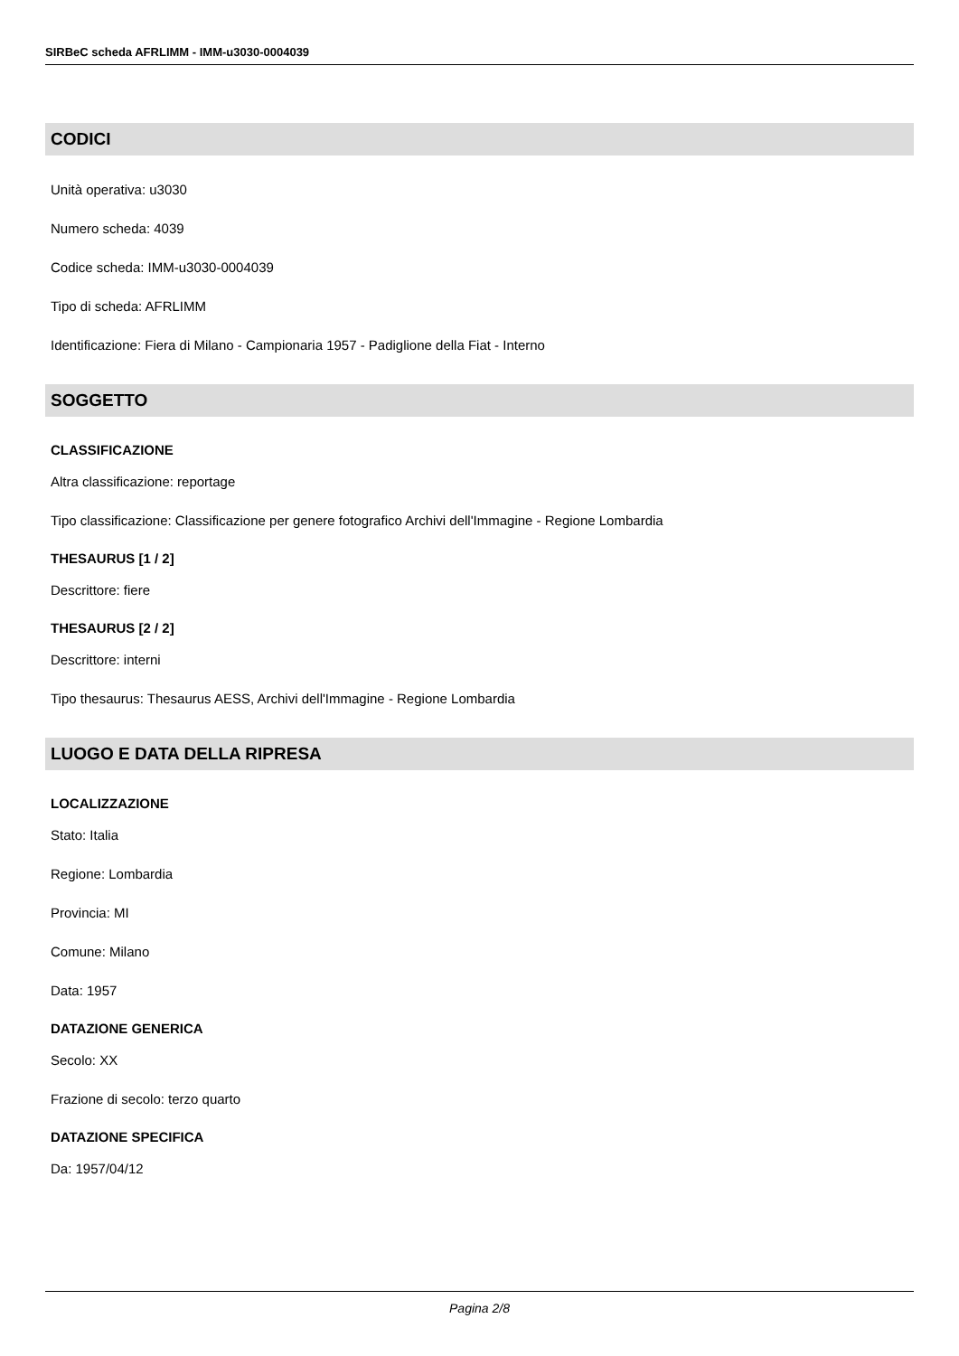SIRBeC scheda AFRLIMM - IMM-u3030-0004039
CODICI
Unità operativa: u3030
Numero scheda: 4039
Codice scheda: IMM-u3030-0004039
Tipo di scheda: AFRLIMM
Identificazione: Fiera di Milano - Campionaria 1957 - Padiglione della Fiat - Interno
SOGGETTO
CLASSIFICAZIONE
Altra classificazione: reportage
Tipo classificazione: Classificazione per genere fotografico Archivi dell'Immagine - Regione Lombardia
THESAURUS [1 / 2]
Descrittore: fiere
THESAURUS [2 / 2]
Descrittore: interni
Tipo thesaurus: Thesaurus AESS, Archivi dell'Immagine - Regione Lombardia
LUOGO E DATA DELLA RIPRESA
LOCALIZZAZIONE
Stato: Italia
Regione: Lombardia
Provincia: MI
Comune: Milano
Data: 1957
DATAZIONE GENERICA
Secolo: XX
Frazione di secolo: terzo quarto
DATAZIONE SPECIFICA
Da: 1957/04/12
Pagina 2/8